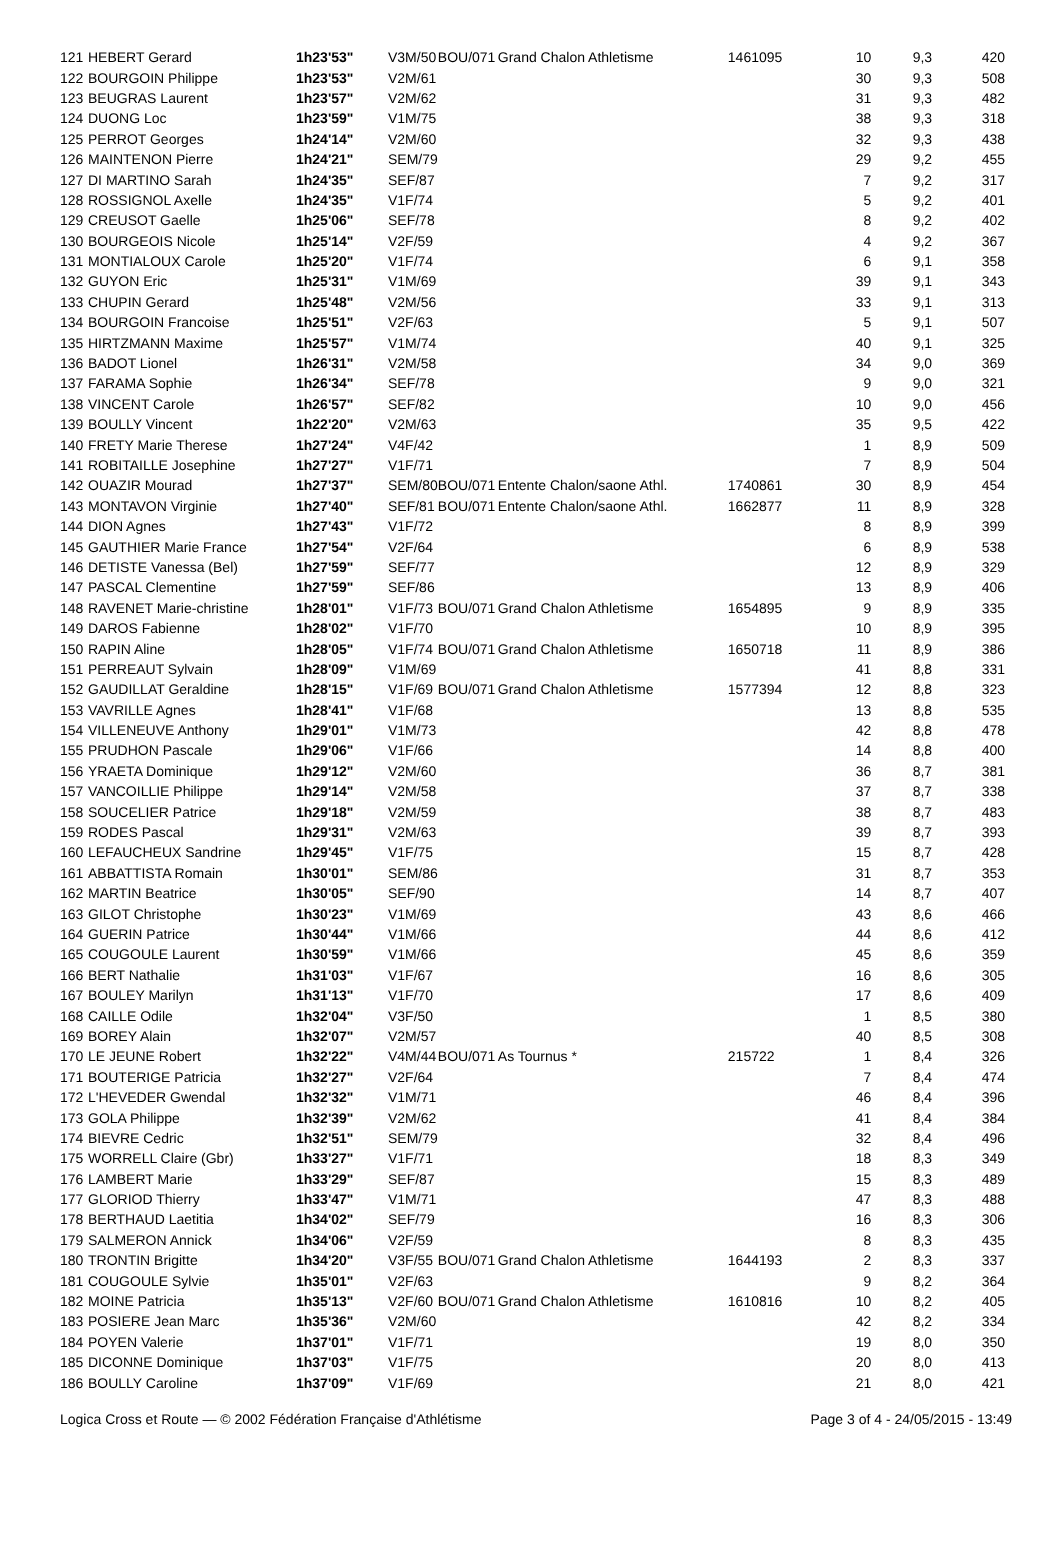| 121 | HEBERT Gerard | 1h23'53" | V3M/50 | BOU/071 | Grand Chalon Athletisme | 1461095 | 10 | 9,3 | 420 |
| 122 | BOURGOIN Philippe | 1h23'53" | V2M/61 | | | | 30 | 9,3 | 508 |
| 123 | BEUGRAS Laurent | 1h23'57" | V2M/62 | | | | 31 | 9,3 | 482 |
| 124 | DUONG Loc | 1h23'59" | V1M/75 | | | | 38 | 9,3 | 318 |
| 125 | PERROT Georges | 1h24'14" | V2M/60 | | | | 32 | 9,3 | 438 |
| 126 | MAINTENON Pierre | 1h24'21" | SEM/79 | | | | 29 | 9,2 | 455 |
| 127 | DI MARTINO Sarah | 1h24'35" | SEF/87 | | | | 7 | 9,2 | 317 |
| 128 | ROSSIGNOL Axelle | 1h24'35" | V1F/74 | | | | 5 | 9,2 | 401 |
| 129 | CREUSOT Gaelle | 1h25'06" | SEF/78 | | | | 8 | 9,2 | 402 |
| 130 | BOURGEOIS Nicole | 1h25'14" | V2F/59 | | | | 4 | 9,2 | 367 |
| 131 | MONTIALOUX Carole | 1h25'20" | V1F/74 | | | | 6 | 9,1 | 358 |
| 132 | GUYON Eric | 1h25'31" | V1M/69 | | | | 39 | 9,1 | 343 |
| 133 | CHUPIN Gerard | 1h25'48" | V2M/56 | | | | 33 | 9,1 | 313 |
| 134 | BOURGOIN Francoise | 1h25'51" | V2F/63 | | | | 5 | 9,1 | 507 |
| 135 | HIRTZMANN Maxime | 1h25'57" | V1M/74 | | | | 40 | 9,1 | 325 |
| 136 | BADOT Lionel | 1h26'31" | V2M/58 | | | | 34 | 9,0 | 369 |
| 137 | FARAMA Sophie | 1h26'34" | SEF/78 | | | | 9 | 9,0 | 321 |
| 138 | VINCENT Carole | 1h26'57" | SEF/82 | | | | 10 | 9,0 | 456 |
| 139 | BOULLY Vincent | 1h22'20" | V2M/63 | | | | 35 | 9,5 | 422 |
| 140 | FRETY Marie Therese | 1h27'24" | V4F/42 | | | | 1 | 8,9 | 509 |
| 141 | ROBITAILLE Josephine | 1h27'27" | V1F/71 | | | | 7 | 8,9 | 504 |
| 142 | OUAZIR Mourad | 1h27'37" | SEM/80 | BOU/071 | Entente Chalon/saone Athl. | 1740861 | 30 | 8,9 | 454 |
| 143 | MONTAVON Virginie | 1h27'40" | SEF/81 | BOU/071 | Entente Chalon/saone Athl. | 1662877 | 11 | 8,9 | 328 |
| 144 | DION Agnes | 1h27'43" | V1F/72 | | | | 8 | 8,9 | 399 |
| 145 | GAUTHIER Marie France | 1h27'54" | V2F/64 | | | | 6 | 8,9 | 538 |
| 146 | DETISTE Vanessa (Bel) | 1h27'59" | SEF/77 | | | | 12 | 8,9 | 329 |
| 147 | PASCAL Clementine | 1h27'59" | SEF/86 | | | | 13 | 8,9 | 406 |
| 148 | RAVENET Marie-christine | 1h28'01" | V1F/73 | BOU/071 | Grand Chalon Athletisme | 1654895 | 9 | 8,9 | 335 |
| 149 | DAROS Fabienne | 1h28'02" | V1F/70 | | | | 10 | 8,9 | 395 |
| 150 | RAPIN Aline | 1h28'05" | V1F/74 | BOU/071 | Grand Chalon Athletisme | 1650718 | 11 | 8,9 | 386 |
| 151 | PERREAUT Sylvain | 1h28'09" | V1M/69 | | | | 41 | 8,8 | 331 |
| 152 | GAUDILLAT Geraldine | 1h28'15" | V1F/69 | BOU/071 | Grand Chalon Athletisme | 1577394 | 12 | 8,8 | 323 |
| 153 | VAVRILLE Agnes | 1h28'41" | V1F/68 | | | | 13 | 8,8 | 535 |
| 154 | VILLENEUVE Anthony | 1h29'01" | V1M/73 | | | | 42 | 8,8 | 478 |
| 155 | PRUDHON Pascale | 1h29'06" | V1F/66 | | | | 14 | 8,8 | 400 |
| 156 | YRAETA Dominique | 1h29'12" | V2M/60 | | | | 36 | 8,7 | 381 |
| 157 | VANCOILLIE Philippe | 1h29'14" | V2M/58 | | | | 37 | 8,7 | 338 |
| 158 | SOUCELIER Patrice | 1h29'18" | V2M/59 | | | | 38 | 8,7 | 483 |
| 159 | RODES Pascal | 1h29'31" | V2M/63 | | | | 39 | 8,7 | 393 |
| 160 | LEFAUCHEUX Sandrine | 1h29'45" | V1F/75 | | | | 15 | 8,7 | 428 |
| 161 | ABBATTISTA Romain | 1h30'01" | SEM/86 | | | | 31 | 8,7 | 353 |
| 162 | MARTIN Beatrice | 1h30'05" | SEF/90 | | | | 14 | 8,7 | 407 |
| 163 | GILOT Christophe | 1h30'23" | V1M/69 | | | | 43 | 8,6 | 466 |
| 164 | GUERIN Patrice | 1h30'44" | V1M/66 | | | | 44 | 8,6 | 412 |
| 165 | COUGOULE Laurent | 1h30'59" | V1M/66 | | | | 45 | 8,6 | 359 |
| 166 | BERT Nathalie | 1h31'03" | V1F/67 | | | | 16 | 8,6 | 305 |
| 167 | BOULEY Marilyn | 1h31'13" | V1F/70 | | | | 17 | 8,6 | 409 |
| 168 | CAILLE Odile | 1h32'04" | V3F/50 | | | | 1 | 8,5 | 380 |
| 169 | BOREY Alain | 1h32'07" | V2M/57 | | | | 40 | 8,5 | 308 |
| 170 | LE JEUNE Robert | 1h32'22" | V4M/44 | BOU/071 | As Tournus * | 215722 | 1 | 8,4 | 326 |
| 171 | BOUTERIGE Patricia | 1h32'27" | V2F/64 | | | | 7 | 8,4 | 474 |
| 172 | L'HEVEDER Gwendal | 1h32'32" | V1M/71 | | | | 46 | 8,4 | 396 |
| 173 | GOLA Philippe | 1h32'39" | V2M/62 | | | | 41 | 8,4 | 384 |
| 174 | BIEVRE Cedric | 1h32'51" | SEM/79 | | | | 32 | 8,4 | 496 |
| 175 | WORRELL Claire (Gbr) | 1h33'27" | V1F/71 | | | | 18 | 8,3 | 349 |
| 176 | LAMBERT Marie | 1h33'29" | SEF/87 | | | | 15 | 8,3 | 489 |
| 177 | GLORIOD Thierry | 1h33'47" | V1M/71 | | | | 47 | 8,3 | 488 |
| 178 | BERTHAUD Laetitia | 1h34'02" | SEF/79 | | | | 16 | 8,3 | 306 |
| 179 | SALMERON Annick | 1h34'06" | V2F/59 | | | | 8 | 8,3 | 435 |
| 180 | TRONTIN Brigitte | 1h34'20" | V3F/55 | BOU/071 | Grand Chalon Athletisme | 1644193 | 2 | 8,3 | 337 |
| 181 | COUGOULE Sylvie | 1h35'01" | V2F/63 | | | | 9 | 8,2 | 364 |
| 182 | MOINE Patricia | 1h35'13" | V2F/60 | BOU/071 | Grand Chalon Athletisme | 1610816 | 10 | 8,2 | 405 |
| 183 | POSIERE Jean Marc | 1h35'36" | V2M/60 | | | | 42 | 8,2 | 334 |
| 184 | POYEN Valerie | 1h37'01" | V1F/71 | | | | 19 | 8,0 | 350 |
| 185 | DICONNE Dominique | 1h37'03" | V1F/75 | | | | 20 | 8,0 | 413 |
| 186 | BOULLY Caroline | 1h37'09" | V1F/69 | | | | 21 | 8,0 | 421 |
Logica Cross et Route — © 2002 Fédération Française d'Athlétisme Page 3 of 4 - 24/05/2015 - 13:49